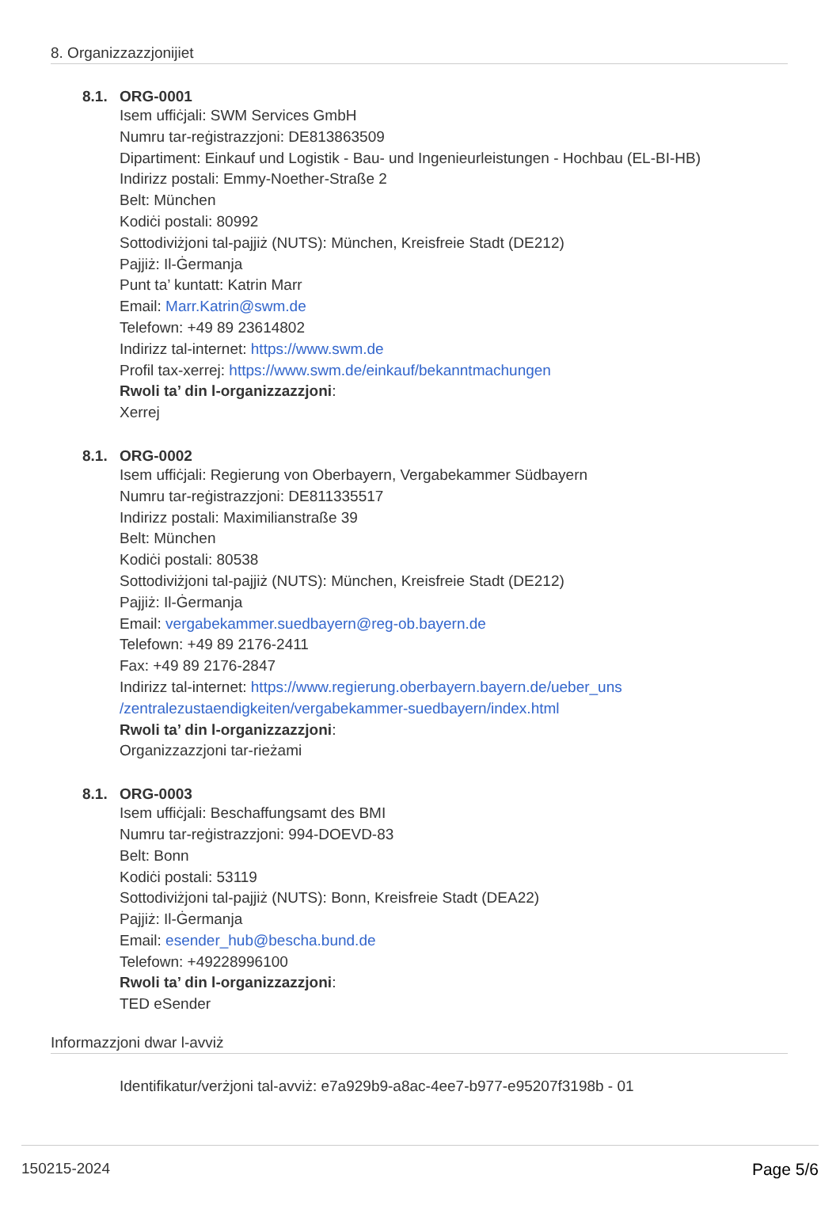8. Organizzazzjonijiet
8.1. ORG-0001
Isem uffiċjali: SWM Services GmbH
Numru tar-reġistrazzjoni: DE813863509
Dipartiment: Einkauf und Logistik - Bau- und Ingenieurleistungen - Hochbau (EL-BI-HB)
Indirizz postali: Emmy-Noether-Straße 2
Belt: München
Kodiċi postali: 80992
Sottodiviżjoni tal-pajjiż (NUTS): München, Kreisfreie Stadt (DE212)
Pajjiż: Il-Ġermanja
Punt ta’ kuntatt: Katrin Marr
Email: Marr.Katrin@swm.de
Telefown: +49 89 23614802
Indirizz tal-internet: https://www.swm.de
Profil tax-xerrej: https://www.swm.de/einkauf/bekanntmachungen
Rwoli ta’ din l-organizzazzjoni:
Xerrej
8.1. ORG-0002
Isem uffiċjali: Regierung von Oberbayern, Vergabekammer Südbayern
Numru tar-reġistrazzjoni: DE811335517
Indirizz postali: Maximilianstraße 39
Belt: München
Kodiċi postali: 80538
Sottodiviżjoni tal-pajjiż (NUTS): München, Kreisfreie Stadt (DE212)
Pajjiż: Il-Ġermanja
Email: vergabekammer.suedbayern@reg-ob.bayern.de
Telefown: +49 89 2176-2411
Fax: +49 89 2176-2847
Indirizz tal-internet: https://www.regierung.oberbayern.bayern.de/ueber_uns /zentralezustaendigkeiten/vergabekammer-suedbayern/index.html
Rwoli ta’ din l-organizzazzjoni:
Organizzazzjoni tar-rieżami
8.1. ORG-0003
Isem uffiċjali: Beschaffungsamt des BMI
Numru tar-reġistrazzjoni: 994-DOEVD-83
Belt: Bonn
Kodiċi postali: 53119
Sottodiviżjoni tal-pajjiż (NUTS): Bonn, Kreisfreie Stadt (DEA22)
Pajjiż: Il-Ġermanja
Email: esender_hub@bescha.bund.de
Telefown: +49228996100
Rwoli ta’ din l-organizzazzjoni:
TED eSender
Informazzjoni dwar l-avviż
Identifikatur/verżjoni tal-avviż: e7a929b9-a8ac-4ee7-b977-e95207f3198b - 01
150215-2024 Page 5/6